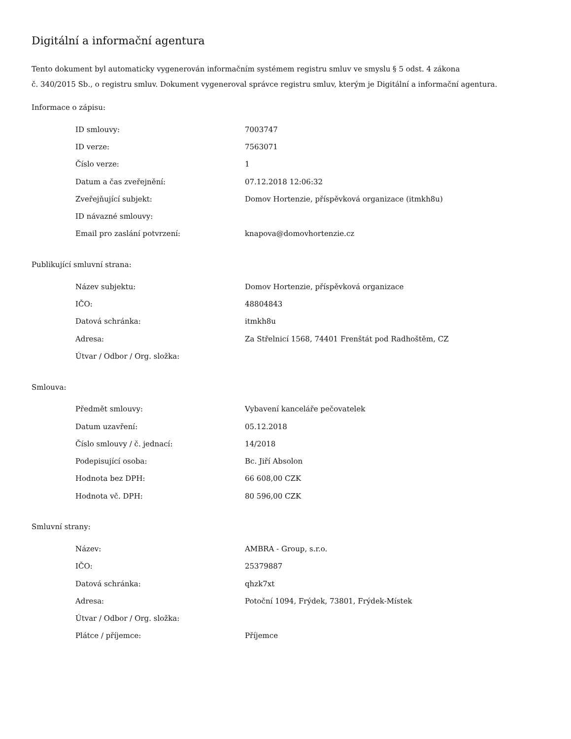Digitální a informační agentura
Tento dokument byl automaticky vygenerován informačním systémem registru smluv ve smyslu § 5 odst. 4 zákona
č. 340/2015 Sb., o registru smluv. Dokument vygeneroval správce registru smluv, kterým je Digitální a informační agentura.
Informace o zápisu:
| ID smlouvy: | 7003747 |
| ID verze: | 7563071 |
| Číslo verze: | 1 |
| Datum a čas zveřejnění: | 07.12.2018 12:06:32 |
| Zveřejňující subjekt: | Domov Hortenzie, příspěvková organizace (itmkh8u) |
| ID návazné smlouvy: | |
| Email pro zaslání potvrzení: | knapova@domovhortenzie.cz |
Publikující smluvní strana:
| Název subjektu: | Domov Hortenzie, příspěvková organizace |
| IČO: | 48804843 |
| Datová schránka: | itmkh8u |
| Adresa: | Za Střelnicí 1568, 74401 Frenštát pod Radhoštěm, CZ |
| Útvar / Odbor / Org. složka: | |
Smlouva:
| Předmět smlouvy: | Vybavení kanceláře pečovatelek |
| Datum uzavření: | 05.12.2018 |
| Číslo smlouvy / č. jednací: | 14/2018 |
| Podepisující osoba: | Bc. Jiří Absolon |
| Hodnota bez DPH: | 66 608,00 CZK |
| Hodnota vč. DPH: | 80 596,00 CZK |
Smluvní strany:
| Název: | AMBRA - Group, s.r.o. |
| IČO: | 25379887 |
| Datová schránka: | qhzk7xt |
| Adresa: | Potoční 1094, Frýdek, 73801, Frýdek-Místek |
| Útvar / Odbor / Org. složka: | |
| Plátce / příjemce: | Příjemce |